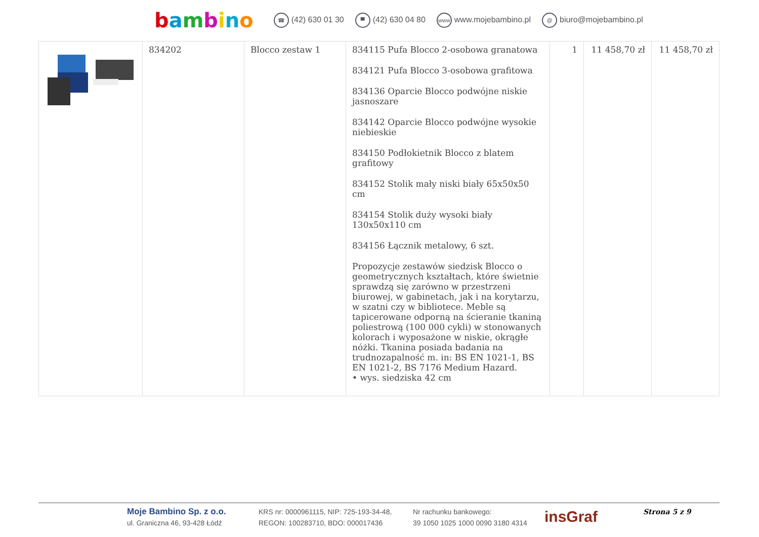bambino
☎ (42) 630 01 30 ▀ (42) 630 04 80 www www.mojebambino.pl @ biuro@mojebambino.pl
| | 834202 | Blocco zestaw 1 | 834115 Pufa Blocco 2-osobowa granatowa 834121 Pufa Blocco 3-osobowa grafitowa 834136 Oparcie Blocco podwójne niskie jasnoszare 834142 Oparcie Blocco podwójne wysokie niebieskie 834150 Podłokietnik Blocco z blatem grafitowy 834152 Stolik mały niski biały 65x50x50 cm 834154 Stolik duży wysoki biały 130x50x110 cm 834156 Łącznik metalowy, 6 szt. Propozycje zestawów siedzisk Blocco o geometrycznych kształtach, które świetnie sprawdzą się zarówno w przestrzeni biurowej, w gabinetach, jak i na korytarzu, w szatni czy w bibliotece. Meble są tapicerowane odporną na ścieranie tkaniną poliestrową (100 000 cykli) w stonowanych kolorach i wyposażone w niskie, okrągłe nóżki. Tkanina posiada badania na trudnozapalność m. in: BS EN 1021-1, BS EN 1021-2, BS 7176 Medium Hazard. • wys. siedziska 42 cm | 1 | 11 458,70 zł | 11 458,70 zł |
Moje Bambino Sp. z o.o.
ul. Graniczna 46, 93-428 Łódź
KRS nr: 0000961115, NIP: 725-193-34-48,
REGON: 100283710, BDO: 000017436
Nr rachunku bankowego:
39 1050 1025 1000 0090 3180 4314
insGraf
Strona 5 z 9